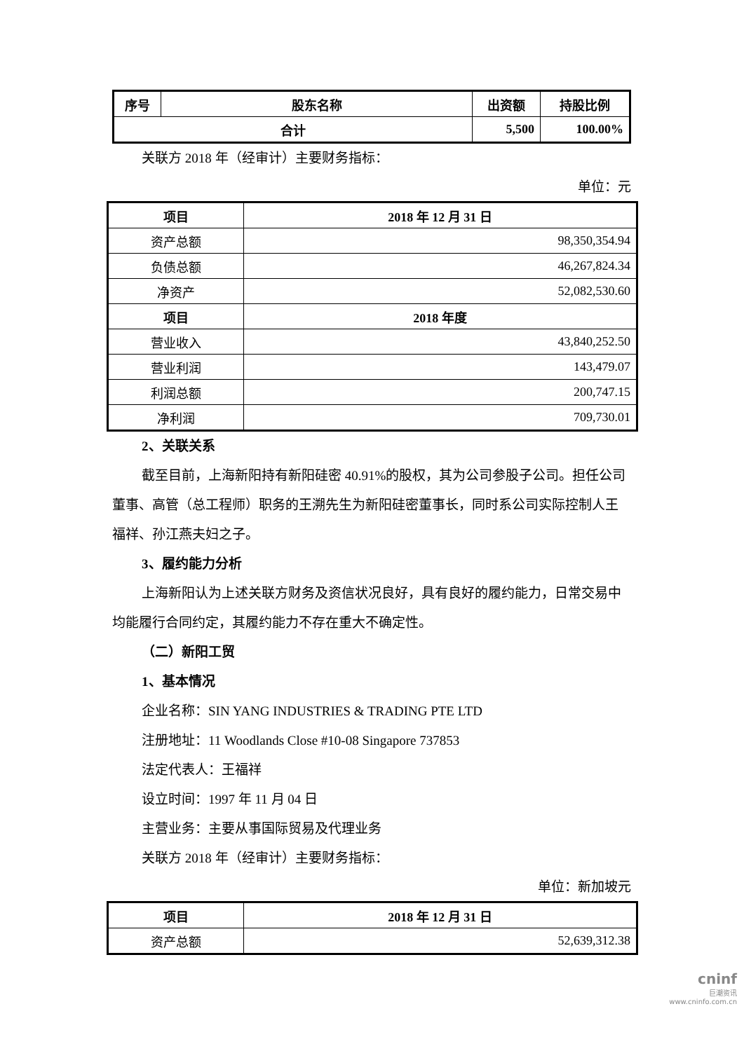| 序号 | 股东名称 | 出资额 | 持股比例 |
| --- | --- | --- | --- |
| 合计 | | 5,500 | 100.00% |
关联方 2018 年（经审计）主要财务指标：
单位：元
| 项目 | 2018 年 12 月 31 日 |
| --- | --- |
| 资产总额 | 98,350,354.94 |
| 负债总额 | 46,267,824.34 |
| 净资产 | 52,082,530.60 |
| 项目 | 2018 年度 |
| 营业收入 | 43,840,252.50 |
| 营业利润 | 143,479.07 |
| 利润总额 | 200,747.15 |
| 净利润 | 709,730.01 |
2、关联关系
截至目前，上海新阳持有新阳硅密 40.91%的股权，其为公司参股子公司。担任公司董事、高管（总工程师）职务的王溯先生为新阳硅密董事长，同时系公司实际控制人王福祥、孙江燕夫妇之子。
3、履约能力分析
上海新阳认为上述关联方财务及资信状况良好，具有良好的履约能力，日常交易中均能履行合同约定，其履约能力不存在重大不确定性。
（二）新阳工贸
1、基本情况
企业名称：SIN YANG INDUSTRIES & TRADING PTE LTD
注册地址：11 Woodlands Close #10-08 Singapore 737853
法定代表人：王福祥
设立时间：1997 年 11 月 04 日
主营业务：主要从事国际贸易及代理业务
关联方 2018 年（经审计）主要财务指标：
单位：新加坡元
| 项目 | 2018 年 12 月 31 日 |
| --- | --- |
| 资产总额 | 52,639,312.38 |
cninf
巨潮资讯
www.cninfo.com.cn